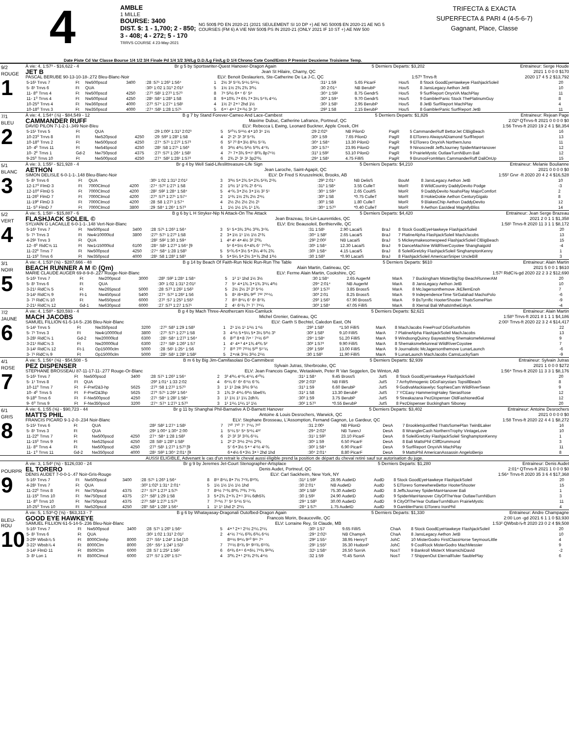4
AMBLE
1 MILLE
BOURSE: 3400
DIST. $: 1 - 1,700; 2 - 850; 3 - 408; 4 - 272; 5 - 170
TRRVS COURSE 4 23-May-2021
NG 500$ PD EN 2020-21 (2021 SEULEMENT SI 10 DP +) AE NG 5000$ EN 2020-21 AE NG 5 COURSES (FM 6) A VIE NW 500$ PS IN 2020-21 (ONLY 2021 IF 10 ST +) AE NW 500
TRIFECTA & EXACTA
SUPERFECTA & PARI 4 (4-5-6-7)
Gagnant, Place, Classe
Date Piste Cd Var Classe Bourse 1/4 1/2 3/4 Finale Pd 1/4 1/2 3/4/Lg D.D./Lg Fin/Lg D 1/4 Chrono Cote Cond/Entrn P Premier Deuxieme Troisieme Temp.
9/2
ROUGE
1
À vie: 4, 1:57³ - $16,622 - 4 Br g 5 by Sportswriter-Quest Hanover-Dragon Again 5 Derniers Departs: $3,202 Entraineur: Serge Houde
JET B Jean St Hilaire, Charny, QC 2021 1 0 0 0 $170
PASCAL BERUBE 90-13-10-18-.272 Bleu-Blanc-Noir ELV: Benoit Deslauriers, Ste-Catherine De La J-C, QC 1:57³ Trrvs-ft 2020 17 4 5 2 $13,792
| 5-16¹ Trrvs 7 | Ft | Nw500pscd | 3400 | :28 :57¹ 1:26³ 1:56⁴ | 1 | 2½ 3² 5⁵¾ 5⁶¼ 5¹¹¼ | :31¹ 1:59 | 5.65 PicarF | HouS | 8 Stock GoodEyeHawkeye FlashjackSoleil | 20 |
| 5- 8¹ Trrvs 6 | Ft | QUA | | :30¹ 1:02 1:31³ 2:01² | 5 | 1½ 1½ 2¾ 2¾ 3²¼ | :30 2:01⁴ | NB BerubP | HouS | 8 JansLegacy Aethon JetB | 10 |
| 11- 8⁰ Trrvs 4 | Ft | Nw500pscd | 4250 | :27³ :58¹ 1:27³ 1:57³ | 8 | 7⁸ 5²½ 6∘⁴ 6⁷ 5⁸ | :30⁴ 1:59¹ | 8.75 GendrS | HouS | 9 SurfReport OnyxVA MachPlay | 11 |
| 11- 1⁰ Trrvs 4 | Ft | Nw500pscd | 4250 | :28¹ :58⁴ 1:28³ 1:58 | 8 | 9∘10¾ 7∘6¾ 7∘3¼ 5⁴¾ 4⁹¼ | :30³ 1:59⁴ | 9.70 GendrS | HouS | 9 GamblerPanic Stock ThePlatinumGuy | 8 |
| 10-25⁰ Trrvs 4 | Ft | Nw360pscd | 4000 | :27³ :57⁴ 1:27⁴ 1:58¹ | 4 | 1½ 2¹ 2∘¹ 2hd 1½ | :30¹ 1:58¹ | 2.95 BerubP | HouS | 8 JetB SurfReport MachPlay | 4 |
| 10-18⁰ Trrvs 3 | Ft | Nw350pscd | 4000 | :27⁴ :58¹ 1:28 1:57¹ | 5 | 6∘⁵ 4∘² 2∘²½ 3¹ 3⁴ | :29³ 1:58 | 2.15 BerubP | HouS | 8 GamblerPanic SurfReport JetB | 11 |
7/1
BLEU
2
À vie: 4, 1:54⁴ (⅞) - $84,549 - 12 B g 7 by Stand Forever-Cameo And Lace-Cambest 5 Derniers Departs: $1,826 Entraineur: Rejean Page
CAMMANDER RUFF Maxime Dubuc, Catherine Lafrance, Portneuf, QC 2:02³ QTrrvs-ft 2021 0 0 0 0 $0
DAVID PILON 7-1-2-1-.349 Noir-Bleu ELV: Rebecca L Ewing, Leonard Buckner, Apple Creek, OH 1:56 Trrvs-ft 2020 19 2 4 1 $8,354
| 5-15¹ Trrvs 5 | Ft | QUA | | :29 1:00² 1:31³ 2:02³ | 5 | 5¹⁰¼ 5¹¹½ 4∘10 3⁶ 1½ | :29 2:02³ | NB PilonD | PagR | 5 CammanderRuff BettorJet ClBigBeach | 16 |
| 10-23⁰ Trrvs 8 | Ft | Nw520pscd | 4250 | :29 :59³ 1:28³ 1:58 | 4 | 2¹ 2¹ 3¹ 3² 5⁴¾ | :30¹ 1:59 | 7.65 PilonD | PagR | 8 ElTorero AlwaysADiamond SurfReport | 13 |
| 10-18⁰ Trrvs 2 | Ft | Nw500pscd | 4250 | :27⁴ :57¹ 1:27² 1:57³ | 6 | 5³ 7³ 8∘3½ 8³½ 5⁵¾ | :30⁴ 1:58⁴ | 13.30 PilonD | PagR | 9 ElTorero OnyxVA NorthernJuno | 11 |
| 10- 4⁰ Trrvs 11 | Ft | Nw545pscd | 4250 | :28¹ :58 1:27¹ 1:56³ | 6 | 3²½ 4²¼ 5²½ 5³¾ 4⁵¾ | :30¹ 1:57⁴ | 23.95 PilonD | PagR | 9 Ninoscredit JeffsJourney SpiderManHanover | 12 |
| 10- 2⁰ Trrvs 1 | Gd-2 | Nw750pscd | 4375 | :27¹ :57² 1:26⁴ 1:58¹ | 4 | 7⁹ 7∘3¾ 9∘I⁵ 8²¾ 8p7⁶½ | :31³ 1:59² | 53.10 PilonD | PagR | 9 PrairieMystic OutlawTurnNBurn Bali | 12 |
| 9-25⁰ Trrvs 10 | Ft | Nw500pscd | 4250 | :27⁴ :58² 1:28¹ 1:57² | 6 | 2¾ 2¹ 3¹ 3¹ 3p2³¾ | :29⁴ 1:58¹ | 4.75 FilliS | PagR | 9 BrunosFromMars CammanderRuff DaliOnUp | 15 |
5/1
BLANC
3
À vie: 3, 1:55² - $21,928 - 4 Br g 4 by Well Said-Lifeslittreasure-Life Sign 5 Derniers Departs: $4,210 Entraineur: Melanie Boulianne
AETHON Jean Laroche, Saint-Agapit, QC 2021 0 0 0 0 $0
SIMON DELISLE 6-0-1-1-.148 Bleu-Blanc-Noir ELV: Dr Fred S Kruszelnicki, Brooks, AB 1:55² Grvr -ft 2020 20 4 2 4 $16,528
| 5- 8¹ Trrvs 6 | Ft | QUA | | :30¹ 1:02 1:31³ 2:01² | 3 | 3³½ 5∘2¾ 5∘2¾ 5¹¾ 2¹¾ | :29³ 2:01⁴ | NB DelisS | BouM | 8 JansLegacy Aethon JetB | 10 |
| 12-17⁰ FlmD 3 | Ft | 7000Clmcd | 4200 | :27⁴ :57² 1:27¹ 1:58 | 2 | 1²½ 1² 1¹¾ 2¹ 6⁴¼ | :31³ 1:58⁴ | 3.55 CulleT | MorR | 8 WildCountry DaddyDevito Podge | -3 |
| 12-10⁰ FlmD 5 | Ft | 7000Clmcd | 4200 | :28² :59² 1:28⁴ 1:58⁴ | 5 | 4⁴¾ 3∘2½ 3∘1½ 3² 5⁵ | :30⁴ 1:59⁴ | 2.65 CoultS | MorR | 9 DaddyDevito NoahsPlay MajorComfort | 2 |
| 11-26⁰ FlmD 7 | Ft | 7000Clmcd | 4200 | :27³ :57³ 1:27¹ 1:57⁴ | 2 | 1¹¾ 1½ 2¾ 2½ 2¹¼ | :30³ 1:58 | *0.75 CulleT | MorR | 8 HokieDokie Aethon CenturyGigalo | 8 |
| 11-19⁰ FlmD 3 | Ft | 7000Clmcd | 4200 | :28 :58 1:27¹ 1:57⁴ | 4 | 2½ 2½ 2½ 2½ 2¹ | :30³ 1:58 | 1.80 CulleT | MorR | 9 BlakesChip Aethon DaddyDevito | 12 |
| 11- 5⁰ FlmD 7 | Ft | 7000Clmcd | 3800 | :29 :58⁴ 1:26⁴ 1:57³ | 1 | 1½ 1½ 1¾ 1¹ 1¾ | :30⁴ 1:57³ | *0.40 CulleT | MorR | 9 Aethon EasIdeal MagnifyBliss | 14 |
5/2
VERT
4
À vie: 5, 1:58¹ - $15,887 - 6 B g 6 by L H Stryker-Nip N Attack-On The Attack 5 Derniers Departs: $4,420 Entraineur: Jean Serge Brazeau
FLASHJACK SOLEIL © Jean Brazeau, St-Lin-Laurentides, QC 2021 2 0 1 1 $1,358
SYLVAIN G LACAILLE 6-0-1-1-.148 Vert-Noir-Blanc ELV: Eric Beausoleil, Berthierville, QC 1:58¹ Trrvs-ft 2020 11 3 1 1 $8,172
| 5-16¹ Trrvs 7 | Ft | Nw500pscd | 3400 | :28 :57¹ 1:26³ 1:56⁴ | 3 | 5⁵ 5∘3¾ 3³½ 3³¾ 3⁶¾ | :31 1:58¹ | 2.90 LacaiS | BraJ | 8 Stock GoodEyeHawkeye FlashjackSoleil | 20 |
| 5- 7¹ Trrvs 3 | Ft | Nw4r10000lcd | 3800 | :27³ :57¹ 1:27³ 1:58 | 2 | 3∘1½ 1¹ 1½ 1½ 2¹¾ | :30⁴ 1:58² | 2.65 LacaiS | BraJ | 7 PlatineAlpha FlashjackSoleil MachJacobs | 13 |
| 4-29¹ Trrvs 3 | Ft | QUA | | :28² :59² 1:30 1:59⁴ | 1 | 4⁸ 4⁶ 4∘4½ 3² 2³¾ | :29³ 2:00² | NB LacaiS | BraJ | 5 Mickeymakesomespeed FlashjackSoleil ClBigBeach | 15 |
| 12- 6⁰ RidC⅝ 11 | Ft | Nw1r15000lcd | 6100 | :28⁴ :58¹ 1:27³ 1:56⁴ [9 | | 5⁶ 6∘5½ 6∘4¾ 6⁷ 7¹⁰¼ | :30¹ 1:58⁴ | 12.30 LacaiS | BraJ | 9 DanceMachine WildRiverCoyotee Shanghaigold | -4 |
| 11-22⁰ Trrvs 7 | Ft | Nw500pscd | 4250 | :27⁴ :58⁴ 1:28 1:58³ | 5 | 5⁶¾ 6∘3½ 5∘3¼ 4¹¾ 2¾ | :30¹ 1:58⁴ | 4.15 LacaiS | BraJ | 8 SoleilGretzky FlashjackSoleil SinghamptonKenny | 1 |
| 11-15⁰ Trrvs 6 | Ft | Nw350pscd | 4000 | :28¹ :58 1:28³ 1:58³ | 5 | 5∘5¼ 5∘2½ 3∘¾ 2hd 1²½ | :30 1:58³ | *0.90 LacaiS | BraJ | 8 FlashjackSoleil AmericanSniper UncleBill | 3 |
3/1
NOIR
5
À vie: 4, 1:53³ (⅝) - $287,666 - 48 B g 14 by Beach Of Faith-Run Nicki Run-Run The Table 5 Derniers Departs: $610 Entraineur: Alain Martin
BEACH RUNNER A M © (Qm) Alain Martin, Gatineau, QC 2021 5 0 0 1 $610
MARIE CLAUDE AUGER 69-8-9-8-.227 Rouge-Noir-Blanc ELV: Ferme Alain Martin, Cookshire, QC 1:57² RidC⅝-gd 2020 22 2 3 2 $12,690
| 5-16¹ Trrvs 7 | Ft | Nw200pscd | 3000 | :28³ :59³ 1:28⁴ 1:58⁴ | 5 | 1² 1¹ 1hd 1½ 3½ | :30 1:58⁴ | 2.65 AugerM | MarA | 7 Buckingham MisterBigTop BeachRunnerAM | 20 |
| 5- 8¹ Trrvs 6 | Ft | QUA | | :30¹ 1:02 1:31³ 2:01² | 7 | 5⁶ 4∘1¾ 3∘1¾ 3¹¼ 4²½ | :29⁴ 2:01⁴ | NB AugerM | MarA | 8 JansLegacy Aethon JetB | 10 |
| 3-21¹ RidC⅝ 5 | Ft | Nw265pscd | 5000 | :28 :57³ 1:26² 1:56³ | 5 | 2½ 2½ 2² 2² 5⁴½ | :30³ 1:57² | 3.85 BrossS | MarA | 8 McJagersonthemove JkEllemEnoh | 7 |
| 3-14¹ RidC⅝ 9 | Ft-1 | Nw450pscd | 5400 | :27⁴ :57² 1:26² 1:56 | 5 | 8⁹ i9∘8¾ 9²⁰ 7²² 7²⁵¼ | :30³ 2:01 | 8.25 BrossS | MarA | 9 IndependenceTime SirGalahad MachoPolo | -6 |
| 3- 7¹ RidC⅝ 10 | Ft | Nw650pscd | 6000 | :27² :57 1:25³ 1:55³ | 7 | 8¹¹ 8⁶¼ 6⁷ 6⁶ 8⁵¾ | :29³ 1:56³ | 67.90 BrossS | MarA | 9 BsTyrrific HooterShooter ThatsSomePlan | -9 |
| 2-21¹ RidC⅝ 12 | Gd-1 | Nw630pscd | 6000 | :27 :57³ 1:27 1:57¹ | 2 | 4⁵ 6⁵¾ 7⁶ 7⁷ 7⁸¼ | :30³ 1:58⁴ | 47.05 FilliS | MarA | 8 Xternal Bali WhatsIntheEskyA | -4 |
7/2
JAUNE
6
À vie: 4, 1:58³ - $20,593 - 4 B g 4 by Mach Three-Anothercam Kiss-Camluck 5 Derniers Departs: $2,621 Entraineur: Alain Martin
MACH JACOBS Michel Grenier, Gatineau, QC 1:58³ Trrvs-ft 2021 8 1 1 1 $4,186
SAMUEL FILLION 61-5-14-5-.236 Bleu-Noir-Blanc ELV: Garth S Bechtel, Caledon East, ON 2:00¹ Trrvs-ft 2020 22 3 2 4 $14,417
| 5-14¹ Trrvs 5 | Ft | Nw350pscd | 3200 | :27³ :58³ 1:29 1:58³ | 1 | 2¹ 1½ 1¹ 1¹½ 1⁴½ | :29³ 1:58³ | *1.50 FilliS | MarA | 8 MachJacobs FreeProof DGsRunforhim | 22 |
| 5- 7¹ Trrvs 3 | Ft | Nw4r10000lcd | 3800 | :27³ :57¹ 1:27³ 1:58 | 3 | 4⁴½ 5∘5¼ 5∘3¼ 5²½ 3³ | :30² 1:58³ | 9.10 FilliS | MarA | 7 PlatineAlpha FlashjackSoleil MachJacobs | 13 |
| 3-28¹ RidC⅝ 1 | Gd-2 | Nw20000lcd | 6300 | :28¹ :58⁴ 1:27³ 1:56⁴ | 6 | 8¹⁰ 8∘8 7i∘⁷ 7⁶½ 6¹⁰ | :29⁴ 1:58⁴ | 51.20 FilliS | MarA | 9 WindsongQuincy Baywatching Shemaksmefelunreal | 9 |
| 3-21¹ RidC⅝ 3 | Ft | Nw20000lcd | 6300 | :27⁴ :58¹ 1:26³ 1:57 | 1 | 4⁵ 4∘³ 4∘1¾ 4²¾ 5² | :30² 1:57² | 9.90 FilliS | MarA | 8 Shemaksmefelunreal WildRiverCoyotee | 7 |
| 3-14¹ RidC⅝ 12 | Ft-1 | Op15000clm | 5000 | :28 :56¹ 1:25⁴ 1:56 | 7 | 8¹³ 7²³ 7²¹½ 5²⁰ 5¹⁷¼ | :29² 1:59² | 13.00 FilliS | MarA | 9 Journalistic McJagersonthemove LunarLaunch | -6 |
| 3- 7¹ RidC⅝ 9 | Ft | Op15000clm | 5000 | :28¹ :58¹ 1:28² 1:58² | 5 | 2∘nk 3¹½ 3²½ 2¹½ | :30 1:58³ | 11.90 FilliS | MarA | 9 LunarLaunch MachJacobs CamsLuckySam | -9 |
4/1
ROSE
7
À vie: 5, 1:56⁴ (⅝) - $54,508 - 5 B m 6 by Big Jim-Camifasolasi Do-Cammibest 5 Derniers Departs: $2,939 Entraineur: Sylvain Jutras
PEZ DISPENSER Sylvain Jutras, Sherbrooke, QC 2021 1 0 0 0 $272
STEPHANE BROSSEAU 87-11-17-11-.277 Rouge-Or-Blanc ELV: Jean Francois Gagne, Wetaskiwin, Peter R Van Seggelen, De Winton, AB 1:56⁴ Trrvs-ft 2020 11 3 3 1 $8,176
| 5-16¹ Trrvs 7 | Ft | Nw500pscd | 3400 | :28 :57¹ 1:26³ 1:56⁴ | 2 | 3³ 4³¼ 4⁴¾ 4⁵¼ 4¹⁰¼ | :31¹ 1:58⁴ | 9.45 BrossS | JutS | 8 Stock GoodEyeHawkeye FlashjackSoleil | 20 |
| 5- 1¹ Trrvs 8 | Ft | QUA | | :29³ 1:01⁴ 1:33 2:02 | 4 | 6⁶¼ 6⁷ 6⁶ 6⁵½ 6⁷¾ | :29² 2:03³ | NB FilliS | JutS | 7 Arrhythmogenic DGsFairystars TopsillBeach | 8 |
| 10-11⁰ Trrvs 7 | Ft | F-Pref2&3-hp | 5625 | :27³ :58 1:27² 1:57³ | 3 | 1¹ 1¹ 2nk 3²½ 9⁷½ | :31³ 1:59 | 6.60 BerubP | JutS | 9 GodivaMackiavelyc SophiesCam WildRiverSwan | 9 |
| 10- 4⁰ Trrvs 5 | Ft | F-Pref2&3hp | 5625 | :27³ :57¹ 1:26² 1:56⁴ | 3 | 1¾ 3¹ 4¹¼ 6²½ 5be6¾ | :31² 1:58 | 13.30 BerubP | JutS | 7 YCEasy HammeringHaley SierasRose | 12 |
| 9-18⁰ Trrvs 6 | Ft | F-Nw500pscd | 4250 | :27¹ :58⁴ 1:28² 1:58⁴ | 3 | 1¹ 1½ 1¹ 1¼ 2dh¾ | :30³ 1:59 | 3.75 BerubP | JutS | 9 Streakazana PezDispenser OldFashionedGal | 12 |
| 9- 6⁰ Trrvs 9 | Ft | F-Nw350pscd | 3200 | :27⁴ :57⁴ 1:27¹ 1:57³ | 3 | 1¹ 1¹¼ 1¹¼ 1² 1½ | :30² 1:57³ | *0.55 BerubP | JutS | 8 PezDispenser Buckingham Siboney | 20 |
6/1
GRIS
8
À vie: 6, 1:55 (⅝) - $90,723 - 44 Br g 11 by Shanghai Phil-Barnative A D-Barnett Hanover 5 Derniers Departs: $3,402 Entraineur: Antoine Desrochers
MATTS PHIL Antoine & Louis Desrochers, Warwick, QC 2021 0 0 0 0 $0
FRANCIS PICARD 9-1-2-0-.234 Noir-Blanc ELV: Stephane Brosseau, L'Assomption, Fernand Gagnon, Le Gardeur, QC 1:58 Trrvs-ft 2020 22 4 4 1 $8,272
| 5-15¹ Trrvs 6 | Ft | QUA | | :28² :58² 1:27⁴ 1:58¹ | 7 | 7¹⁰ 7¹⁰ 7⁷ 7⁵¼ 7¹⁰ | :31 2:00¹ | NB PilonD | DesA | 7 Brookletsjustified ThatsSomePlan TwinBLaker | 16 |
| 5- 8¹ Trrvs 3 | Ft | QUA | | :29¹ 1:00⁴ 1:30⁴ 2:00 | 1 | 5⁵¼ 5⁵ 5⁹ 5⁹¼ 4¹² | :29⁴ 2:02² | NB TurenJ | DesA | 8 WranglerCash NorthernTrophy VintageLove | 10 |
| 11-22⁰ Trrvs 7 | Ft | Nw500pscd | 4250 | :27⁴ :58⁴ 1:28 1:58³ | 6 | 2¹ 3² 3² 3¹¾ 6⁵¼ | :31¹ 1:59³ | 23.10 PicarF | DesA | 8 SoleilGretzky FlashjackSoleil SinghamptonKenny | 1 |
| 11-15⁰ Trrvs 9 | Ft | Nw525pscd | 4250 | :28 :58¹ 1:28³ 1:58² | 1 | 2² 2¹ 3¹½ 2¹½ 2²¾ | :30¹ 1:59 | 6.50 PicarF | DesA | 8 Bali MattsPhil CliffDrummond | 3 |
| 11- 8⁰ Trrvs 4 | Ft | Nw500pscd | 4250 | :27³ :58¹ 1:27³ 1:57³ [9 | | 5⁷ 6∘3½ 5∘⁴ 4⁵½ 4⁵¾ | :30² 1:58⁴ | 6.90 PicarF | DesA | 9 SurfReport OnyxVA MachPlay | 11 |
| 11- 1⁰ Trrvs 11 | Gd-2 | Nw350pscd | 4000 | :28¹ :59³ 1:30⁴ 2:01⁴ [9 | | 6∘4½ 6∘3½ 3∘¹ 2hd 1hd | :30⁴ 2:01⁴ | 8.80 PicarF | DesA | 9 MattsPhil AmericanAssassin AngeloBenjo | 8 |
AUSSI ELIGIBLE, Advenant le cas d'un retrait le cheval aussi éligible prend la position de départ du cheval retiré sauf sur autorisation du juge.
POURPR
9
À vie: 3, 1:54² (⅝) - $126,030 - 24 Br g 9 by Jeremes Jet-Court Stenographer-Artsplace 5 Derniers Departs: $1,280 Entraineur: Denis Audet
EL TORERO Denis Audet, Portneuf, QC 2:01⁴ QTrrvs-ft 2021 1 0 0 0 $0
DENIS AUDET 7-0-0-1-.47 Noir-Gris-Rouge ELV: Carl Sackheim, New York, NY 1:56⁴ Trrvs-ft 2020 35 3 6 4 $17,368
| 5-16¹ Trrvs 7 | Ft | Nw500pscd | 3400 | :28 :57¹ 1:26³ 1:56⁴ | 8 | 8¹¹ 8⁹¼ 8∘7½ 7⁶¾ 8¹²¾ | :31² 1:59² | 28.95 AudetD | AudD | 8 Stock GoodEyeHawkeye FlashjackSoleil | 20 |
| 4-28¹ Trrvs 7 | Ft | QUA | | :30³ 1:02³ 1:31⁴ 2:01⁴ | 5 | 1½ 1½ 1½ 1½ 1hd | :30 2:01⁴ | NB AudetD | AudD | 5 ElTorero SomewhereBettor HooterShooter | 15 |
| 11-22⁰ Trrvs 8 | Ft | Nw750pscd | 4375 | :27⁴ :57² 1:27² 1:57¹ | 7 | 8⁶½ 7⁴¾ 8³¾ 7³¾ 7⁶¾ | :30² 1:58² | 75.30 AudetD | AudD | 8 JeffsJourney SpiderManHanover Bali | 1 |
| 11-15⁰ Trrvs 10 | Ft | Nw750pscd | 4375 | :27⁴ :58³ 1:29 1:58 | 3 | 5∘2¾ 2∘¾ 2∘¹ 3¹¼ 6dh5¾ | :30 1:59¹ | 24.90 AudetD | AudD | 9 SpiderManHanover CityOfTheYear OutlawTurnNBurn | 3 |
| 11- 8⁰ Trrvs 10 | Ft | Nw750pscd | 4375 | :27³ :58² 1:27³ 1:57³ | 7 | 7¹⁴½ 7⁷ 5⁶ 5⁴½ 5⁵¼ | :29⁴ 1:58³ | 30.00 AudetD | AudD | 9 CityOfTheYear OutlawTurnNBurn PrairieMystic | 11 |
| 10-25⁰ Trrvs 10 | Ft | Nw520pscd | 4250 | :28³ :58⁴ 1:28² 1:56⁴ | 1 | 1¹ 1¹ 1hd 2¹ 2¹¼ | :28⁴ 1:57¹ | 1.75 AudetD | AudD | 9 GamblerPanic ElTorero IronPhil | 4 |
BLEU-ROU
10
À vie: 5, 1:53²-Q (⅝) - $63,313 - 7 B g 6 by Whatayasay-Dragonali Outofbed-Dragon Again 5 Derniers Departs: $1,330 Entraineur: Andre Champagne
GOOD EYE HAWKEYE Francois Morin, Beauceville, QC 2:00 Lon -gd 2021 6 1 1 0 $3,930
SAMUEL FILLION 61-5-14-5-.236 Bleu-Noir-Blanc ELV: Lorraine Rey, St Claude, MB 1:53² QWbsb⅞-ft 2020 23 0 2 4 $9,508
| 5-16¹ Trrvs 7 | Ft | Nw500pscd | 3400 | :28 :57¹ 1:26³ 1:56⁴ | 5 | 4∘³ 2∘¹ 2¹½ 2¹¼ 2¹¼ | :30¹ 1:57 | 9.65 FilliS | ChaA | 8 Stock GoodEyeHawkeye FlashjackSoleil | 20 |
| 5- 8¹ Trrvs 6 | Ft | QUA | | :30¹ 1:02 1:31³ 2:01² | 2 | 4⁴½ 7⁴¼ 6³¾ 6³¼ 6⁴½ | :29⁴ 2:02¹ | NB ChampA | ChaA | 8 JansLegacy Aethon JetB | 10 |
| 3-29¹ Wbsb⅞ 5 | Ft | 8000Clmhp | 8000 | :27¹ :55¹ 1:24² 1:54 [10 | | 8¹¹½ 9⁸¼ 9¹⁰ 9¹¹ 7⁹ | :29² 1:55⁴ | 38.95 HenryT | JohC | 10 MisterGodro FirstClassHorse SeymourLittle | 4 |
| 3-22¹ Wbsb⅞ 4 | Ft | 8000Clm | 8000 | :26⁴ :55⁴ 1:24³ 1:53¹ | 7 | 7¹¹½ 8⁹¾ 9⁹ 9¹¹¾ 6¹¹¾ | :29¹ 1:55³ | 35.30 HudonP | JohC | 9 CoolRock MisterGodro MachMessier | 9 |
| 3-14¹ FlmD 11 | Ft | 8500Clm | 6000 | :28 :57 1:25² 1:56¹ | 6 | 6⁸¾ 6∘⁶ 6∘6¼ 7⁸¾ 9¹³¼ | :32¹ 1:58⁴ | 26.50 SorriA | NosT | 9 Bankroll MisterX MiramichiDavid | -2 |
| 3- 8¹ Lon 1 | Ft | 8500Clmcd | 6000 | :27² :57 1:26³ 1:57⁴ | 4 | 3³¾ 2∘¹ 2¹¾ 2¹¾ 4⁶½ | :32 1:59 | *0.45 SorriA | NosT | 7 ShippenOut EternalRuler SaublePlay | 6 |